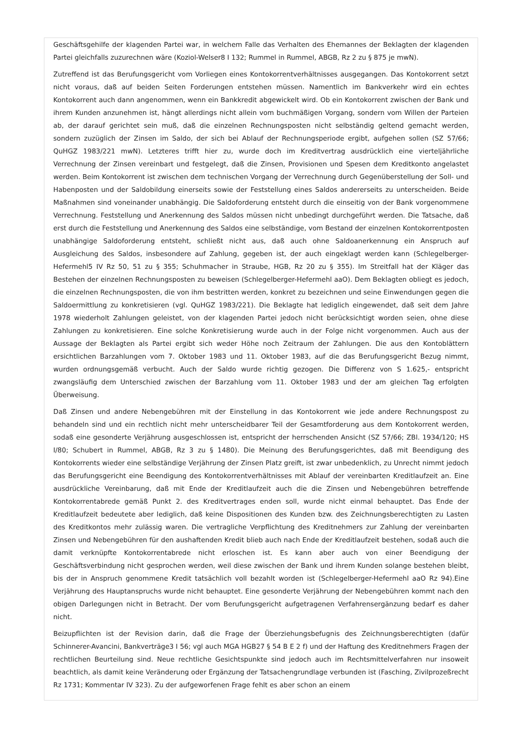Geschäftsgehilfe der klagenden Partei war, in welchem Falle das Verhalten des Ehemannes der Beklagten der klagenden Partei gleichfalls zuzurechnen wäre (Koziol-Welser8 I 132; Rummel in Rummel, ABGB, Rz 2 zu § 875 je mwN).
Zutreffend ist das Berufungsgericht vom Vorliegen eines Kontokorrentverhältnisses ausgegangen. Das Kontokorrent setzt nicht voraus, daß auf beiden Seiten Forderungen entstehen müssen. Namentlich im Bankverkehr wird ein echtes Kontokorrent auch dann angenommen, wenn ein Bankkredit abgewickelt wird. Ob ein Kontokorrent zwischen der Bank und ihrem Kunden anzunehmen ist, hängt allerdings nicht allein vom buchmäßigen Vorgang, sondern vom Willen der Parteien ab, der darauf gerichtet sein muß, daß die einzelnen Rechnungsposten nicht selbständig geltend gemacht werden, sondern zuzüglich der Zinsen im Saldo, der sich bei Ablauf der Rechnungsperiode ergibt, aufgehen sollen (SZ 57/66; QuHGZ 1983/221 mwN). Letzteres trifft hier zu, wurde doch im Kreditvertrag ausdrücklich eine vierteljährliche Verrechnung der Zinsen vereinbart und festgelegt, daß die Zinsen, Provisionen und Spesen dem Kreditkonto angelastet werden. Beim Kontokorrent ist zwischen dem technischen Vorgang der Verrechnung durch Gegenüberstellung der Soll- und Habenposten und der Saldobildung einerseits sowie der Feststellung eines Saldos andererseits zu unterscheiden. Beide Maßnahmen sind voneinander unabhängig. Die Saldoforderung entsteht durch die einseitig von der Bank vorgenommene Verrechnung. Feststellung und Anerkennung des Saldos müssen nicht unbedingt durchgeführt werden. Die Tatsache, daß erst durch die Feststellung und Anerkennung des Saldos eine selbständige, vom Bestand der einzelnen Kontokorrentposten unabhängige Saldoforderung entsteht, schließt nicht aus, daß auch ohne Saldoanerkennung ein Anspruch auf Ausgleichung des Saldos, insbesondere auf Zahlung, gegeben ist, der auch eingeklagt werden kann (Schlegelberger-Hefermehl5 IV Rz 50, 51 zu § 355; Schuhmacher in Straube, HGB, Rz 20 zu § 355). Im Streitfall hat der Kläger das Bestehen der einzelnen Rechnungsposten zu beweisen (Schlegelberger-Hefermehl aaO). Dem Beklagten obliegt es jedoch, die einzelnen Rechnungsposten, die von ihm bestritten werden, konkret zu bezeichnen und seine Einwendungen gegen die Saldoermittlung zu konkretisieren (vgl. QuHGZ 1983/221). Die Beklagte hat lediglich eingewendet, daß seit dem Jahre 1978 wiederholt Zahlungen geleistet, von der klagenden Partei jedoch nicht berücksichtigt worden seien, ohne diese Zahlungen zu konkretisieren. Eine solche Konkretisierung wurde auch in der Folge nicht vorgenommen. Auch aus der Aussage der Beklagten als Partei ergibt sich weder Höhe noch Zeitraum der Zahlungen. Die aus den Kontoblättern ersichtlichen Barzahlungen vom 7. Oktober 1983 und 11. Oktober 1983, auf die das Berufungsgericht Bezug nimmt, wurden ordnungsgemäß verbucht. Auch der Saldo wurde richtig gezogen. Die Differenz von S 1.625,- entspricht zwangsläufig dem Unterschied zwischen der Barzahlung vom 11. Oktober 1983 und der am gleichen Tag erfolgten Überweisung.
Daß Zinsen und andere Nebengebühren mit der Einstellung in das Kontokorrent wie jede andere Rechnungspost zu behandeln sind und ein rechtlich nicht mehr unterscheidbarer Teil der Gesamtforderung aus dem Kontokorrent werden, sodaß eine gesonderte Verjährung ausgeschlossen ist, entspricht der herrschenden Ansicht (SZ 57/66; ZBl. 1934/120; HS I/80; Schubert in Rummel, ABGB, Rz 3 zu § 1480). Die Meinung des Berufungsgerichtes, daß mit Beendigung des Kontokorrents wieder eine selbständige Verjährung der Zinsen Platz greift, ist zwar unbedenklich, zu Unrecht nimmt jedoch das Berufungsgericht eine Beendigung des Kontokorrentverhältnisses mit Ablauf der vereinbarten Kreditlaufzeit an. Eine ausdrückliche Vereinbarung, daß mit Ende der Kreditlaufzeit auch die die Zinsen und Nebengebühren betreffende Kontokorrentabrede gemäß Punkt 2. des Kreditvertrages enden soll, wurde nicht einmal behauptet. Das Ende der Kreditlaufzeit bedeutete aber lediglich, daß keine Dispositionen des Kunden bzw. des Zeichnungsberechtigten zu Lasten des Kreditkontos mehr zulässig waren. Die vertragliche Verpflichtung des Kreditnehmers zur Zahlung der vereinbarten Zinsen und Nebengebühren für den aushaftenden Kredit blieb auch nach Ende der Kreditlaufzeit bestehen, sodaß auch die damit verknüpfte Kontokorrentabrede nicht erloschen ist. Es kann aber auch von einer Beendigung der Geschäftsverbindung nicht gesprochen werden, weil diese zwischen der Bank und ihrem Kunden solange bestehen bleibt, bis der in Anspruch genommene Kredit tatsächlich voll bezahlt worden ist (Schlegelberger-Hefermehl aaO Rz 94).Eine Verjährung des Hauptanspruchs wurde nicht behauptet. Eine gesonderte Verjährung der Nebengebühren kommt nach den obigen Darlegungen nicht in Betracht. Der vom Berufungsgericht aufgetragenen Verfahrensergänzung bedarf es daher nicht.
Beizupflichten ist der Revision darin, daß die Frage der Überziehungsbefugnis des Zeichnungsberechtigten (dafür Schinnerer-Avancini, Bankverträge3 I 56; vgl auch MGA HGB27 § 54 B E 2 f) und der Haftung des Kreditnehmers Fragen der rechtlichen Beurteilung sind. Neue rechtliche Gesichtspunkte sind jedoch auch im Rechtsmittelverfahren nur insoweit beachtlich, als damit keine Veränderung oder Ergänzung der Tatsachengrundlage verbunden ist (Fasching, Zivilprozeßrecht Rz 1731; Kommentar IV 323). Zu der aufgeworfenen Frage fehlt es aber schon an einem